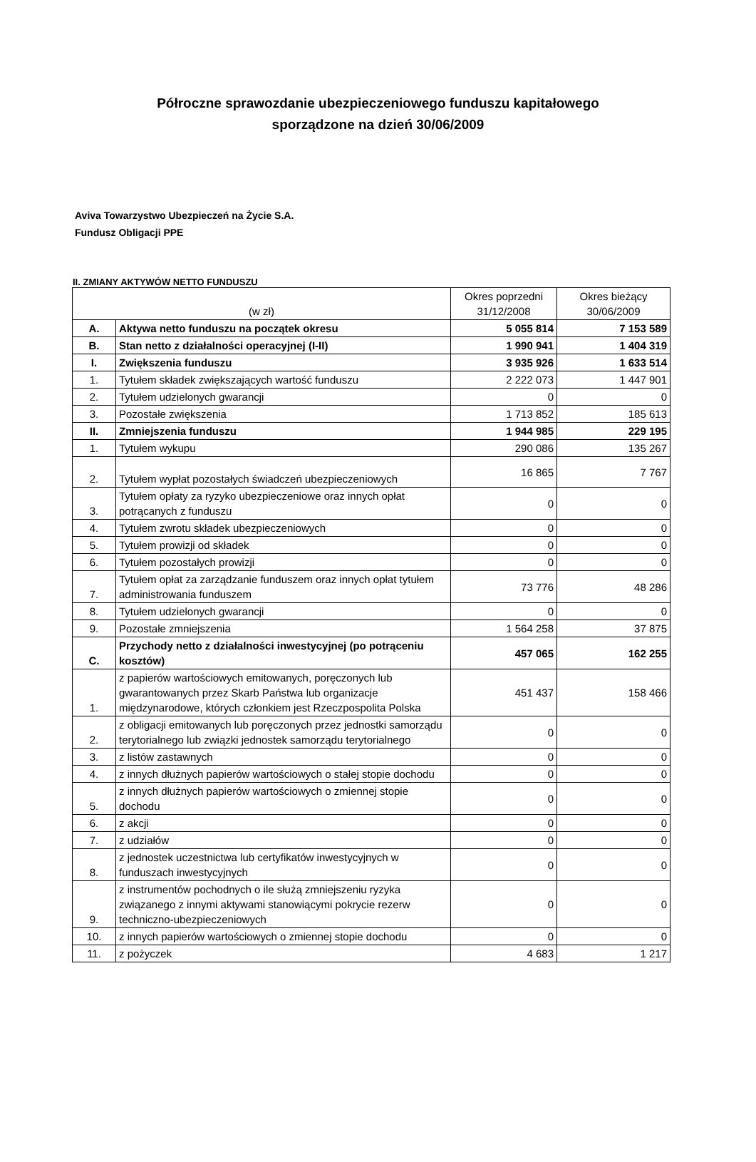Półroczne sprawozdanie ubezpieczeniowego funduszu kapitałowego
sporządzone na dzień 30/06/2009
Aviva Towarzystwo Ubezpieczeń na Życie S.A.
Fundusz Obligacji PPE
II. ZMIANY AKTYWÓW NETTO FUNDUSZU
| (w zł) | | Okres poprzedni 31/12/2008 | Okres bieżący 30/06/2009 |
| --- | --- | --- | --- |
| A. | Aktywa netto funduszu na początek okresu | 5 055 814 | 7 153 589 |
| B. | Stan netto z działalności operacyjnej (I-II) | 1 990 941 | 1 404 319 |
| I. | Zwiększenia funduszu | 3 935 926 | 1 633 514 |
| 1. | Tytułem składek zwiększających wartość funduszu | 2 222 073 | 1 447 901 |
| 2. | Tytułem udzielonych gwarancji | 0 | 0 |
| 3. | Pozostałe zwiększenia | 1 713 852 | 185 613 |
| II. | Zmniejszenia funduszu | 1 944 985 | 229 195 |
| 1. | Tytułem wykupu | 290 086 | 135 267 |
| 2. | Tytułem wypłat pozostałych świadczeń ubezpieczeniowych | 16 865 | 7 767 |
| 3. | Tytułem opłaty za ryzyko ubezpieczeniowe oraz innych opłat potrącanych z funduszu | 0 | 0 |
| 4. | Tytułem zwrotu składek ubezpieczeniowych | 0 | 0 |
| 5. | Tytułem prowizji od składek | 0 | 0 |
| 6. | Tytułem pozostałych prowizji | 0 | 0 |
| 7. | Tytułem opłat za zarządzanie funduszem oraz innych opłat tytułem administrowania funduszem | 73 776 | 48 286 |
| 8. | Tytułem udzielonych gwarancji | 0 | 0 |
| 9. | Pozostałe zmniejszenia | 1 564 258 | 37 875 |
| C. | Przychody netto z działalności inwestycyjnej (po potrąceniu kosztów) | 457 065 | 162 255 |
| 1. | z papierów wartościowych emitowanych, poręczonych lub gwarantowanych przez Skarb Państwa lub organizacje międzynarodowe, których członkiem jest Rzeczpospolita Polska | 451 437 | 158 466 |
| 2. | z obligacji emitowanych lub poręczonych przez jednostki samorządu terytorialnego lub związki jednostek samorządu terytorialnego | 0 | 0 |
| 3. | z listów zastawnych | 0 | 0 |
| 4. | z innych dłużnych papierów wartościowych o stałej stopie dochodu | 0 | 0 |
| 5. | z innych dłużnych papierów wartościowych o zmiennej stopie dochodu | 0 | 0 |
| 6. | z akcji | 0 | 0 |
| 7. | z udziałów | 0 | 0 |
| 8. | z jednostek uczestnictwa lub certyfikatów inwestycyjnych w funduszach inwestycyjnych | 0 | 0 |
| 9. | z instrumentów pochodnych o ile służą zmniejszeniu ryzyka związanego z innymi aktywami stanowiącymi pokrycie rezerw techniczno-ubezpieczeniowych | 0 | 0 |
| 10. | z innych papierów wartościowych o zmiennej stopie dochodu | 0 | 0 |
| 11. | z pożyczek | 4 683 | 1 217 |